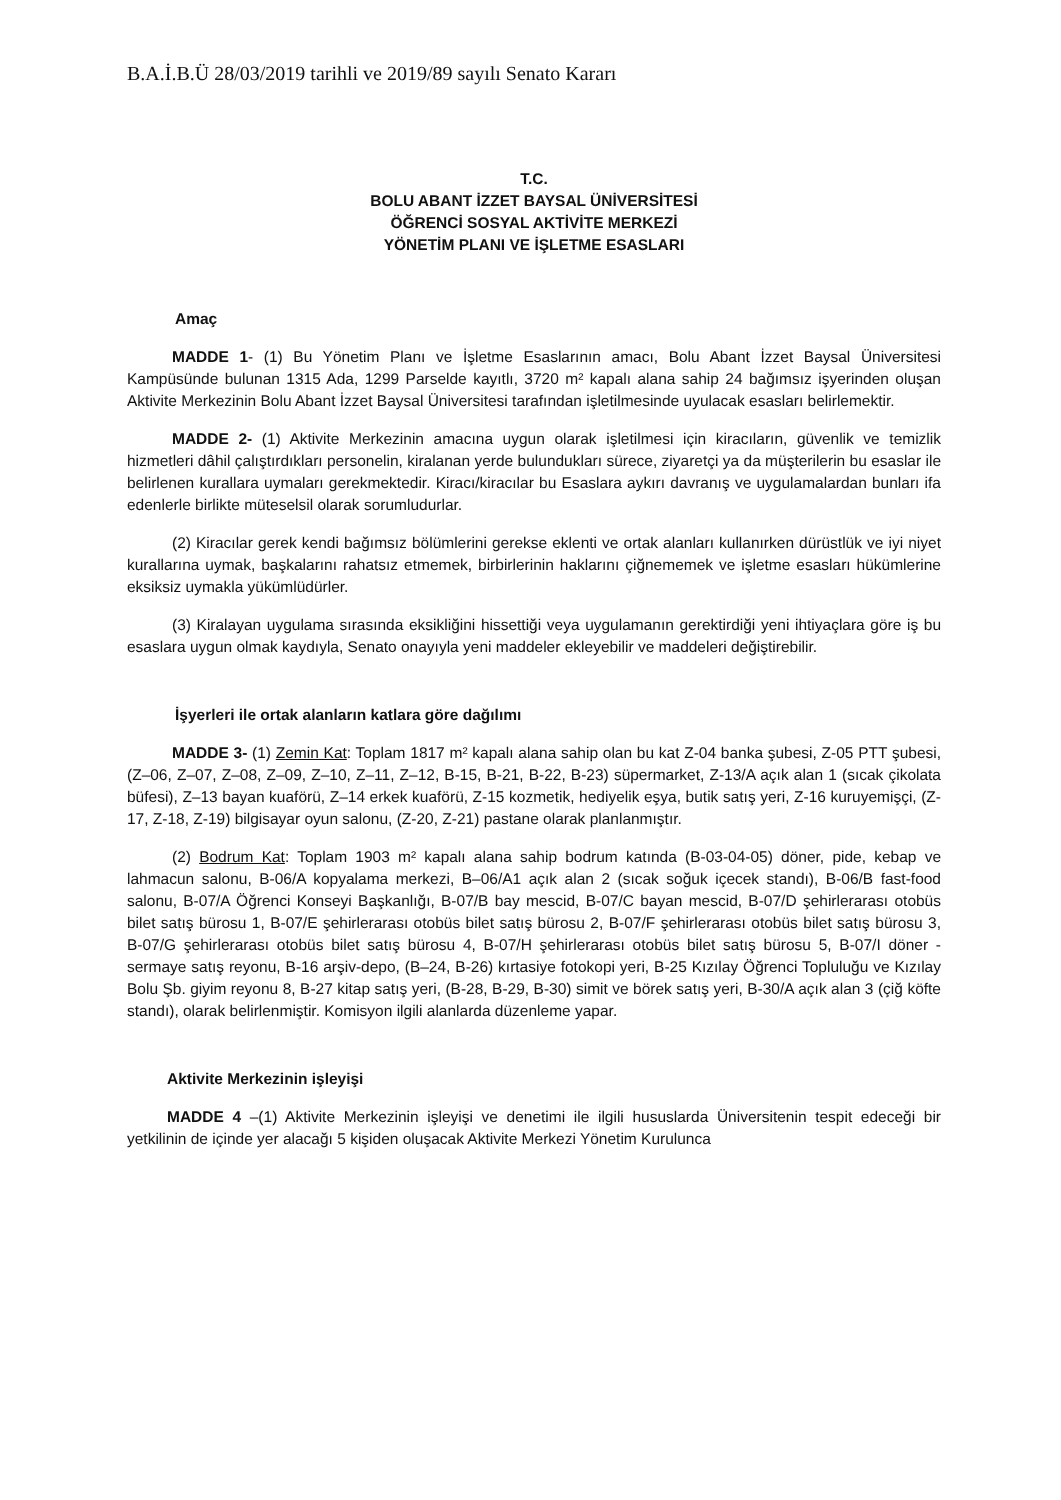B.A.İ.B.Ü 28/03/2019 tarihli ve 2019/89 sayılı Senato Kararı
T.C.
BOLU ABANT İZZET BAYSAL ÜNİVERSİTESİ
ÖĞRENCİ SOSYAL AKTİVİTE MERKEZİ
YÖNETİM PLANI VE İŞLETME ESASLARI
Amaç
MADDE 1- (1) Bu Yönetim Planı ve İşletme Esaslarının amacı, Bolu Abant İzzet Baysal Üniversitesi Kampüsünde bulunan 1315 Ada, 1299 Parselde kayıtlı, 3720 m² kapalı alana sahip 24 bağımsız işyerinden oluşan Aktivite Merkezinin Bolu Abant İzzet Baysal Üniversitesi tarafından işletilmesinde uyulacak esasları belirlemektir.
MADDE 2- (1) Aktivite Merkezinin amacına uygun olarak işletilmesi için kiracıların, güvenlik ve temizlik hizmetleri dâhil çalıştırdıkları personelin, kiralanan yerde bulundukları sürece, ziyaretçi ya da müşterilerin bu esaslar ile belirlenen kurallara uymaları gerekmektedir. Kiracı/kiracılar bu Esaslara aykırı davranış ve uygulamalardan bunları ifa edenlerle birlikte müteselsil olarak sorumludurlar.
(2) Kiracılar gerek kendi bağımsız bölümlerini gerekse eklenti ve ortak alanları kullanırken dürüstlük ve iyi niyet kurallarına uymak, başkalarını rahatsız etmemek, birbirlerinin haklarını çiğnememek ve işletme esasları hükümlerine eksiksiz uymakla yükümlüdürler.
(3) Kiralayan uygulama sırasında eksikliğini hissettiği veya uygulamanın gerektirdiği yeni ihtiyaçlara göre iş bu esaslara uygun olmak kaydıyla, Senato onayıyla yeni maddeler ekleyebilir ve maddeleri değiştirebilir.
İşyerleri ile ortak alanların katlara göre dağılımı
MADDE 3- (1) Zemin Kat: Toplam 1817 m² kapalı alana sahip olan bu kat Z-04 banka şubesi, Z-05 PTT şubesi, (Z–06, Z–07, Z–08, Z–09, Z–10, Z–11, Z–12, B-15, B-21, B-22, B-23) süpermarket, Z-13/A açık alan 1 (sıcak çikolata büfesi), Z–13 bayan kuaförü, Z–14 erkek kuaförü, Z-15 kozmetik, hediyelik eşya, butik satış yeri, Z-16 kuruyemişçi, (Z-17, Z-18, Z-19) bilgisayar oyun salonu, (Z-20, Z-21) pastane olarak planlanmıştır.
(2) Bodrum Kat: Toplam 1903 m² kapalı alana sahip bodrum katında (B-03-04-05) döner, pide, kebap ve lahmacun salonu, B-06/A kopyalama merkezi, B–06/A1 açık alan 2 (sıcak soğuk içecek standı), B-06/B fast-food salonu, B-07/A Öğrenci Konseyi Başkanlığı, B-07/B bay mescid, B-07/C bayan mescid, B-07/D şehirlerarası otobüs bilet satış bürosu 1, B-07/E şehirlerarası otobüs bilet satış bürosu 2, B-07/F şehirlerarası otobüs bilet satış bürosu 3, B-07/G şehirlerarası otobüs bilet satış bürosu 4, B-07/H şehirlerarası otobüs bilet satış bürosu 5, B-07/I döner -sermaye satış reyonu, B-16 arşiv-depo, (B–24, B-26) kırtasiye fotokopi yeri, B-25 Kızılay Öğrenci Topluluğu ve Kızılay Bolu Şb. giyim reyonu 8, B-27 kitap satış yeri, (B-28, B-29, B-30) simit ve börek satış yeri, B-30/A açık alan 3 (çiğ köfte standı), olarak belirlenmiştir. Komisyon ilgili alanlarda düzenleme yapar.
Aktivite Merkezinin işleyişi
MADDE 4 –(1) Aktivite Merkezinin işleyişi ve denetimi ile ilgili hususlarda Üniversitenin tespit edeceği bir yetkilinin de içinde yer alacağı 5 kişiden oluşacak Aktivite Merkezi Yönetim Kurulunca